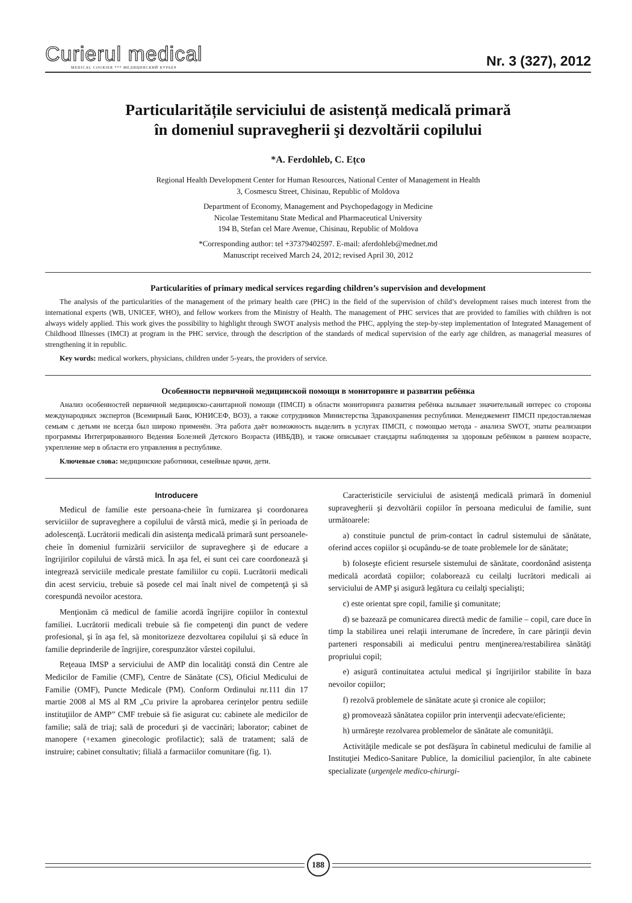Curierul medical
MEDICAL COURIER *** МЕДИЦИНСКИЙ КУРЬЕР
Nr. 3 (327), 2012
Particularitățile serviciului de asistență medicală primară
în domeniul supravegherii şi dezvoltării copilului
*A. Ferdohleb, C. Ețco
Regional Health Development Center for Human Resources, National Center of Management in Health
3, Cosmescu Street, Chisinau, Republic of Moldova
Department of Economy, Management and Psychopedagogy in Medicine
Nicolae Testemitanu State Medical and Pharmaceutical University
194 B, Stefan cel Mare Avenue, Chisinau, Republic of Moldova
*Corresponding author: tel +37379402597. E-mail: aferdohleb@mednet.md
Manuscript received March 24, 2012; revised April 30, 2012
Particularities of primary medical services regarding children’s supervision and development
The analysis of the particularities of the management of the primary health care (PHC) in the field of the supervision of child’s development raises much interest from the international experts (WB, UNICEF, WHO), and fellow workers from the Ministry of Health. The management of PHC services that are provided to families with children is not always widely applied. This work gives the possibility to highlight through SWOT analysis method the PHC, applying the step-by-step implementation of Integrated Management of Childhood Illnesses (IMCI) at program in the PHC service, through the description of the standards of medical supervision of the early age children, as managerial measures of strengthening it in republic.
Key words: medical workers, physicians, children under 5-years, the providers of service.
Особенности первичной медицинской помощи в мониторинге и развитии ребёнка
Анализ особенностей первичной медицинско-санитарной помощи (ПМСП) в области мониторинга развития ребёнка вызывает значительный интерес со стороны международных экспертов (Всемирный Банк, ЮНИСЕФ, ВОЗ), а также сотрудников Министерства Здравохранения республики. Менеджемент ПМСП предоставляемая семьям с детьми не всегда был широко применён. Эта работа даёт возможность выделить в услугах ПМСП, с помощью метода - анализа SWOT, эпаты реализации программы Интегрированного Ведения Болезней Детского Возраста (ИВБДВ), и также описывает стандарты наблюдения за здоровым ребёнком в раннем возрасте, укрепление мер в области его управления в республике.
Ключевые слова: медицинские работники, семейные врачи, дети.
Introducere
Medicul de familie este persoana-cheie în furnizarea şi coordonarea serviciilor de supraveghere a copilului de vârstă mică, medie şi în perioada de adolescenţă. Lucrătorii medicali din asistenţa medicală primară sunt persoanele-cheie în domeniul furnizării serviciilor de supraveghere şi de educare a îngrijirilor copilului de vârstă mică. În aşa fel, ei sunt cei care coordonează şi integrează serviciile medicale prestate familiilor cu copii. Lucrătorii medicali din acest serviciu, trebuie să posede cel mai înalt nivel de competenţă şi să corespundă nevoilor acestora.
Menţionăm că medicul de familie acordă îngrijire copiilor în contextul familiei. Lucrătorii medicali trebuie să fie competenţi din punct de vedere profesional, şi în aşa fel, să monitorizeze dezvoltarea copilului şi să educe în familie deprinderile de îngrijire, corespunzător vârstei copilului.
Reţeaua IMSP a serviciului de AMP din localităţi constă din Centre ale Medicilor de Familie (CMF), Centre de Sănătate (CS), Oficiul Medicului de Familie (OMF), Puncte Medicale (PM). Conform Ordinului nr.111 din 17 martie 2008 al MS al RM „Cu privire la aprobarea cerinţelor pentru sediile instituţiilor de AMP” CMF trebuie să fie asigurat cu: cabinete ale medicilor de familie; sală de triaj; sală de proceduri şi de vaccinări; laborator; cabinet de manopere (+examen ginecologic profilactic); sală de tratament; sală de instruire; cabinet consultativ; filială a farmaciilor comunitare (fig. 1).
Caracteristicile serviciului de asistenţă medicală primară în domeniul supravegherii şi dezvoltării copiilor în persoana medicului de familie, sunt următoarele:
a) constituie punctul de prim-contact în cadrul sistemului de sănătate, oferind acces copiilor şi ocupându-se de toate problemele lor de sănătate;
b) foloseşte eficient resursele sistemului de sănătate, coordonând asistenţa medicală acordată copiilor; colaborează cu ceilalţi lucrători medicali ai serviciului de AMP şi asigură legătura cu ceilalţi specialişti;
c) este orientat spre copil, familie şi comunitate;
d) se bazează pe comunicarea directă medic de familie – copil, care duce în timp la stabilirea unei relaţii interumane de încredere, în care părinţii devin parteneri responsabili ai medicului pentru menţinerea/restabilirea sănătăţi propriului copil;
e) asigură continuitatea actului medical şi îngrijirilor stabilite în baza nevoilor copiilor;
f) rezolvă problemele de sănătate acute şi cronice ale copiilor;
g) promovează sănătatea copiilor prin intervenţii adecvate/eficiente;
h) urmăreşte rezolvarea problemelor de sănătate ale comunităţii.
Activităţile medicale se pot desfăşura în cabinetul medicului de familie al Instituţiei Medico-Sanitare Publice, la domiciliul pacienţilor, în alte cabinete specializate (urgenţele medico-chirurgi-
188